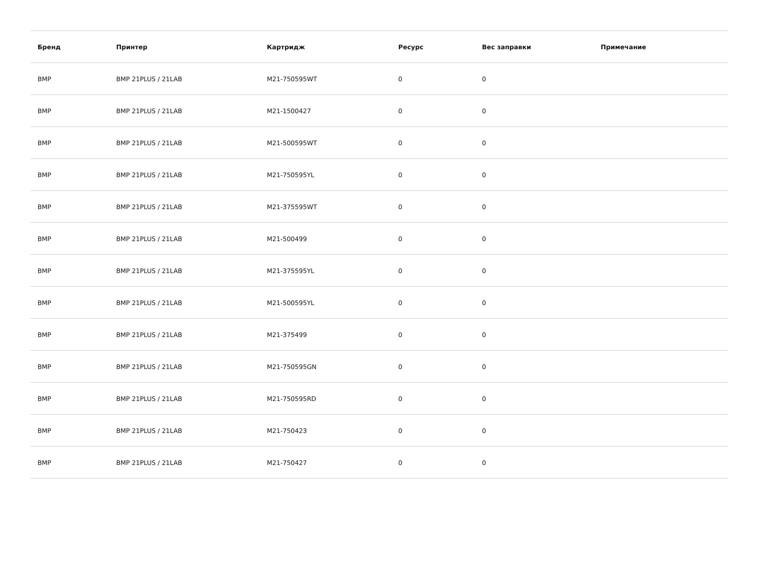| Бренд | Принтер | Картридж | Ресурс | Вес заправки | Примечание |
| --- | --- | --- | --- | --- | --- |
| BMP | BMP 21PLUS / 21LAB | M21-750595WT | 0 | 0 | |
| BMP | BMP 21PLUS / 21LAB | M21-1500427 | 0 | 0 | |
| BMP | BMP 21PLUS / 21LAB | M21-500595WT | 0 | 0 | |
| BMP | BMP 21PLUS / 21LAB | M21-750595YL | 0 | 0 | |
| BMP | BMP 21PLUS / 21LAB | M21-375595WT | 0 | 0 | |
| BMP | BMP 21PLUS / 21LAB | M21-500499 | 0 | 0 | |
| BMP | BMP 21PLUS / 21LAB | M21-375595YL | 0 | 0 | |
| BMP | BMP 21PLUS / 21LAB | M21-500595YL | 0 | 0 | |
| BMP | BMP 21PLUS / 21LAB | M21-375499 | 0 | 0 | |
| BMP | BMP 21PLUS / 21LAB | M21-750595GN | 0 | 0 | |
| BMP | BMP 21PLUS / 21LAB | M21-750595RD | 0 | 0 | |
| BMP | BMP 21PLUS / 21LAB | M21-750423 | 0 | 0 | |
| BMP | BMP 21PLUS / 21LAB | M21-750427 | 0 | 0 | |